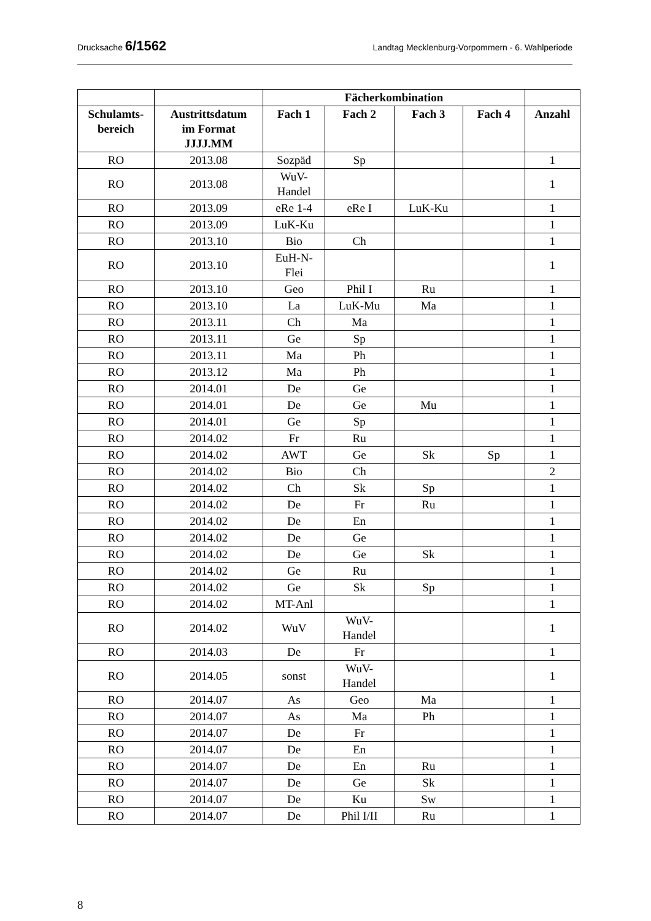Drucksache 6/1562 Landtag Mecklenburg-Vorpommern - 6. Wahlperiode
| | | Fächerkombination | | | | |
| --- | --- | --- | --- | --- | --- | --- |
| Schulamts- bereich | Austrittsdatum im Format JJJJ.MM | Fach 1 | Fach 2 | Fach 3 | Fach 4 | Anzahl |
| RO | 2013.08 | Sozpäd | Sp | | | 1 |
| RO | 2013.08 | WuV- Handel | | | | 1 |
| RO | 2013.09 | eRe 1-4 | eRe I | LuK-Ku | | 1 |
| RO | 2013.09 | LuK-Ku | | | | 1 |
| RO | 2013.10 | Bio | Ch | | | 1 |
| RO | 2013.10 | EuH-N- Flei | | | | 1 |
| RO | 2013.10 | Geo | Phil I | Ru | | 1 |
| RO | 2013.10 | La | LuK-Mu | Ma | | 1 |
| RO | 2013.11 | Ch | Ma | | | 1 |
| RO | 2013.11 | Ge | Sp | | | 1 |
| RO | 2013.11 | Ma | Ph | | | 1 |
| RO | 2013.12 | Ma | Ph | | | 1 |
| RO | 2014.01 | De | Ge | | | 1 |
| RO | 2014.01 | De | Ge | Mu | | 1 |
| RO | 2014.01 | Ge | Sp | | | 1 |
| RO | 2014.02 | Fr | Ru | | | 1 |
| RO | 2014.02 | AWT | Ge | Sk | Sp | 1 |
| RO | 2014.02 | Bio | Ch | | | 2 |
| RO | 2014.02 | Ch | Sk | Sp | | 1 |
| RO | 2014.02 | De | Fr | Ru | | 1 |
| RO | 2014.02 | De | En | | | 1 |
| RO | 2014.02 | De | Ge | | | 1 |
| RO | 2014.02 | De | Ge | Sk | | 1 |
| RO | 2014.02 | Ge | Ru | | | 1 |
| RO | 2014.02 | Ge | Sk | Sp | | 1 |
| RO | 2014.02 | MT-Anl | | | | 1 |
| RO | 2014.02 | WuV | WuV- Handel | | | 1 |
| RO | 2014.03 | De | Fr | | | 1 |
| RO | 2014.05 | sonst | WuV- Handel | | | 1 |
| RO | 2014.07 | As | Geo | Ma | | 1 |
| RO | 2014.07 | As | Ma | Ph | | 1 |
| RO | 2014.07 | De | Fr | | | 1 |
| RO | 2014.07 | De | En | | | 1 |
| RO | 2014.07 | De | En | Ru | | 1 |
| RO | 2014.07 | De | Ge | Sk | | 1 |
| RO | 2014.07 | De | Ku | Sw | | 1 |
| RO | 2014.07 | De | Phil I/II | Ru | | 1 |
8